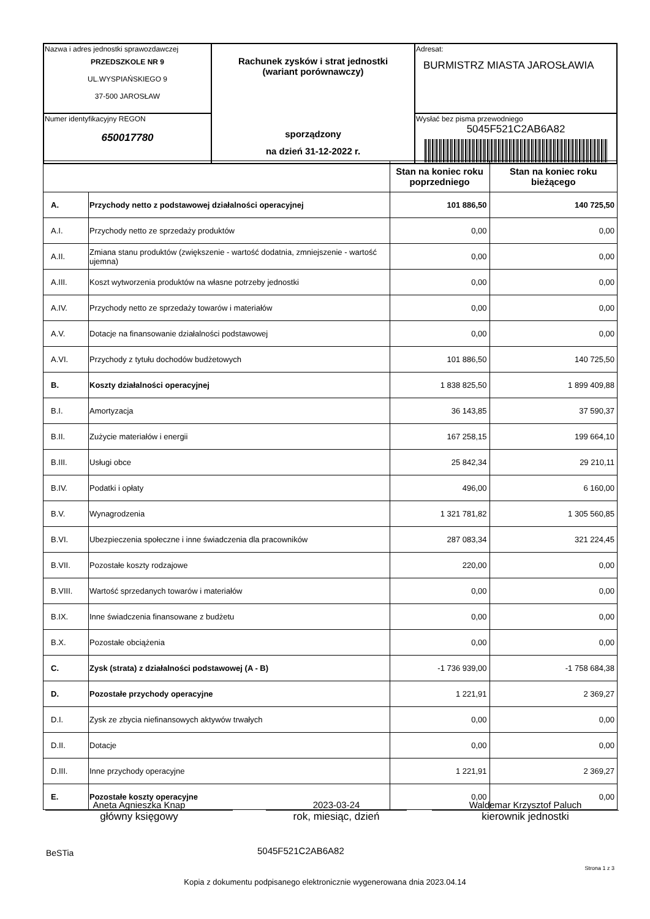| Nazwa i adres jednostki sprawozdawczej PRZEDSZKOLE NR 9 UL.WYSPIAŃSKIEGO 9 37-500 JAROSŁAW | Rachunek zysków i strat jednostki (wariant porównawczy) sporządzony na dzień 31-12-2022 r. | Adresat: BURMISTRZ MIASTA JAROSŁAWIA |
| Numer identyfikacyjny REGON 650017780 | | Wysłać bez pisma przewodniego 5045F521C2AB6A82 |
| | | Stan na koniec roku poprzedniego | Stan na koniec roku bieżącego |
| --- | --- | --- | --- |
| A. | Przychody netto z podstawowej działalności operacyjnej | 101 886,50 | 140 725,50 |
| A.I. | Przychody netto ze sprzedaży produktów | 0,00 | 0,00 |
| A.II. | Zmiana stanu produktów (zwiększenie - wartość dodatnia, zmniejszenie - wartość ujemna) | 0,00 | 0,00 |
| A.III. | Koszt wytworzenia produktów na własne potrzeby jednostki | 0,00 | 0,00 |
| A.IV. | Przychody netto ze sprzedaży towarów i materiałów | 0,00 | 0,00 |
| A.V. | Dotacje na finansowanie działalności podstawowej | 0,00 | 0,00 |
| A.VI. | Przychody z tytułu dochodów budżetowych | 101 886,50 | 140 725,50 |
| B. | Koszty działalności operacyjnej | 1 838 825,50 | 1 899 409,88 |
| B.I. | Amortyzacja | 36 143,85 | 37 590,37 |
| B.II. | Zużycie materiałów i energii | 167 258,15 | 199 664,10 |
| B.III. | Usługi obce | 25 842,34 | 29 210,11 |
| B.IV. | Podatki i opłaty | 496,00 | 6 160,00 |
| B.V. | Wynagrodzenia | 1 321 781,82 | 1 305 560,85 |
| B.VI. | Ubezpieczenia społeczne i inne świadczenia dla pracowników | 287 083,34 | 321 224,45 |
| B.VII. | Pozostałe koszty rodzajowe | 220,00 | 0,00 |
| B.VIII. | Wartość sprzedanych towarów i materiałów | 0,00 | 0,00 |
| B.IX. | Inne świadczenia finansowane z budżetu | 0,00 | 0,00 |
| B.X. | Pozostałe obciążenia | 0,00 | 0,00 |
| C. | Zysk (strata) z działalności podstawowej (A - B) | -1 736 939,00 | -1 758 684,38 |
| D. | Pozostałe przychody operacyjne | 1 221,91 | 2 369,27 |
| D.I. | Zysk ze zbycia niefinansowych aktywów trwałych | 0,00 | 0,00 |
| D.II. | Dotacje | 0,00 | 0,00 |
| D.III. | Inne przychody operacyjne | 1 221,91 | 2 369,27 |
| E. | Pozostałe koszty operacyjne | 0,00 | 0,00 |
Aneta Agnieszka Knap
główny księgowy
2023-03-24
rok, miesiąc, dzień
Waldemar Krzysztof Paluch
kierownik jednostki
BeSTia 5045F521C2AB6A82
Strona 1 z 3
Kopia z dokumentu podpisanego elektronicznie wygenerowana dnia 2023.04.14